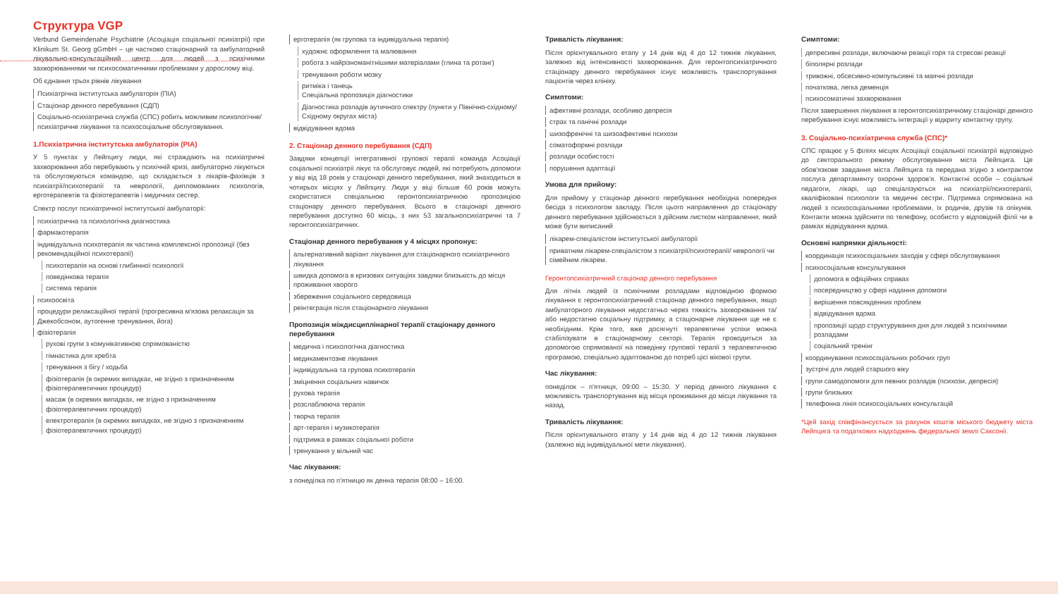Структура VGP
Verbund Gemeindenahe Psychiatrie (Асоціація соціальної психіатрії) при Klinikum St. Georg gGmbH – це частково стаціонарний та амбулаторний лікувально-консультаційний центр для людей з психічними захворюваннями чи психосоматичними проблемами у дорослому віці.
Об єднання трьох рівнів лікування
Психіатрічна інститутська амбулаторія (ПІА)
Стаціонар денного перебування (СДП)
Соціально-психіатрична служба (СПС) робить можливим психологічне/психіатричне лікування та психосоціальне обслуговування.
1.Психіатрична інститутська амбулаторія (PIA)
У 5 пунктах у Лейпцигу люди, які страждають на психіатричні захворювання або перебувають у психічній кризі, амбулаторно лікуються та обслуговуються командою, що складається з лікарів-фахівців з психіатрії/психотерапії та неврології, дипломованих психологів, ерготерапевтів та фізіотерапевтів і медичних сестер.
Спектр послуг психіатричної інститутської амбулаторії:
психіатрична та психологічна диагностика
фармакотерапія
індивідуальна психотерапія як частина комплексної пропозиції (без рекомендаційної психотерапії)
психотерапія на основі глибинної психології
поведінкова терапія
система терапія
психоосвіта
процедури релаксаційної терапії (прогресивна м'язова релаксація за Джекобсоном, аутогенне тренування, йога)
фізіотерапія
рухові групи з комунікативною спрямованістю
гімнастика для хребта
тренування з бігу / ходьба
фізіотерапія (в окремих випадках, не згідно з призначенням фізіотерапевтичних процедур)
масаж (в окремих випадках, не згідно з призначенням фізіотерапевтичних процедур)
електротерапія (в окремих випадках, не згідно з призначенням фізіотерапевтичних процедур)
ерготерапія (як групова та індивідуальна терапія)
художнє оформлення та малювання
робота з найрізноманітнішими матеріалами (глина та ротанг)
тренування роботи мозку
ритміка і танець
Спеціальна пропозиція діагностики
Діагностика розладів аутичного спектру (пункти у Північно-східному/Східному округах міста)
відвідування вдома
2. Стаціонар денного перебування (СДП)
Завдяки концепції інтегративної групової терапії команда Асоціації соціальної психіатрії лікує та обслуговує людей, які потребують допомоги у віці від 18 років у стаціонарі денного перебування, який знаходиться в чотирьох місцях у Лейпцигу. Люди у віці більше 60 років можуть скористатися спеціальною геронтопсихіатричною пропозицією стаціонару денного перебування. Всього в стаціонарі денного перебування доступно 60 місць, з них 53 загальнопсихіатричні та 7 геронтопсихіатричних.
Стаціонар денного перебування у 4 місцях пропонує:
альтернативний варіант лікування для стаціонарного психіатричного лікування
швидка допомога в кризових ситуаціях завдяки близькість до місця проживання хворого
збереження соціального середовища
реінтеграція після стаціонарного лікування
Пропозиція міждисциплінарної терапії стаціонару денного перебування
медична і психологічна діагностика
медикаментозне лікування
індивідуальна та групова психотерапія
зміцнення соціальних навичок
рухова терапія
розслаблююча терапія
творча терапія
арт-терапія і музикотерапія
підтримка в рамках соціальної роботи
тренування у вільний час
Час лікування:
з понеділка по п'ятницю як денна терапія 08:00 – 16:00.
Тривалість лікування:
Після орієнтувального етапу у 14 днів від 4 до 12 тижнів лікування, залежно від інтенсивності захворювання. Для геронтопсихіатричного стаціонару денного перебування існує можливість транспортування пацієнтів через клініку.
Симптоми:
афективні розлади, особливо депресія
страх та панічні розлади
шизофренічні та шизоафективні психози
соматоформні розлади
розлади особистості
порушення адаптації
Умова для прийому:
Для прийому у стаціонар денного перебування необхідна попередня бесіда з психологом закладу. Після цього направлення до стаціонару денного перебування здійснюється з дійсним листком направлення, який може бути виписаний
лікарем-спеціалістом інститутської амбулаторії
приватним лікарем-спеціалістом з психіатрії/психотерапії/ неврології чи сімейним лікарем.
Геронтопсихіатричний стаціонар денного перебування
Для літніх людей із психічними розладами відповідною формою лікування є геронтопсихіатричний стаціонар денного перебування, якщо амбулаторного лікування недостатньо через тяжкість захворювання та/або недостатню соціальну підтримку, а стаціонарне лікування ще не є необхідним. Крім того, вже досягнуті терапевтичні успіхи можна стабілізувати в стаціонарному секторі. Терапія проводиться за допомогою спрямованої на поведінку групової терапії з терапевтичною програмою, спеціально адаптованою до потреб цієї вікової групи.
Час лікування:
понеділок – п'ятниця, 09:00 – 15:30. У період денного лікування є можливість транспортування від місця проживання до місця лікування та назад.
Тривалість лікування:
Після орієнтувального етапу у 14 днів від 4 до 12 тижнів лікування (залежно від індивідуальної мети лікування).
Симптоми:
депресивні розлади, включаючи реакції горя та стресові реакції
біполярні розлади
тривожні, обсесивно-компульсивні та маячні розлади
початкова, легка деменція
психосоматичні захворювання
Після завершення лікування в геронтопсихіатричному стаціонарі денного перебування існує можливість інтеграції у відкриту контактну групу.
3. Соціально-психіатрична служба (СПС)*
СПС працює у 5 філіях місцях Асоціації соціальної психіатрії відповідно до секторального режиму обслуговування міста Лейпцига. Це обов'язкове завдання міста Лейпцига та передана згідно з контрактом послуга департаменту охорони здоров'я. Контактні особи – соціальні педагоги, лікарі, що спеціалізуються на психіатрії/психотерапії, кваліфіковані психологи та медичні сестри. Підтримка спрямована на людей з психосоціальними проблемами, їх родичів, друзів та опікунів. Контакти можна здійснити по телефону, особисто у відповідній філії чи в рамках відвідування вдома.
Основні напрямки діяльності:
координація психосоціальних заходів у сфері обслуговування
психосоціальне консультування
допомога в офіційних справах
посередництво у сфері надання допомоги
вирішення повсякденних проблем
відвідування вдома
пропозиції щодо структурування дня для людей з психічними розладами
соціальний тренінг
координування психосоціальних робочих груп
зустрічі для людей старшого віку
групи самодопомоги для певних розладів (психози, депресія)
групи близьких
телефонна лінія психосоціальних консультацій
*Цей захід співфінансується за рахунок коштів міського бюджету міста Лейпцига та податкових надходжень федеральної землі Саксонії.